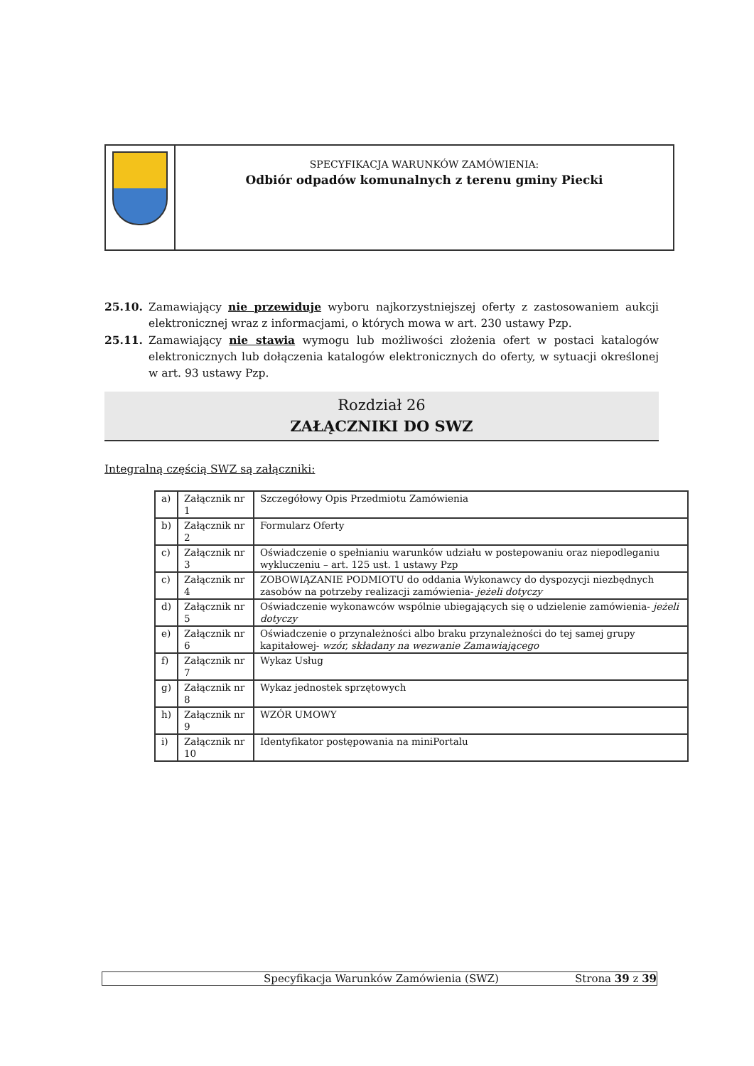SPECYFIKACJA WARUNKÓW ZAMÓWIENIA:
Odbiór odpadów komunalnych z terenu gminy Piecki
25.10. Zamawiający nie przewiduje wyboru najkorzystniejszej oferty z zastosowaniem aukcji elektronicznej wraz z informacjami, o których mowa w art. 230 ustawy Pzp.
25.11. Zamawiający nie stawia wymogu lub możliwości złożenia ofert w postaci katalogów elektronicznych lub dołączenia katalogów elektronicznych do oferty, w sytuacji określonej w art. 93 ustawy Pzp.
Rozdział 26
ZAŁĄCZNIKI DO SWZ
Integralną częścią SWZ są załączniki:
| a) | Załącznik nr 1 | Szczegółowy Opis Przedmiotu Zamówienia |
| b) | Załącznik nr 2 | Formularz Oferty |
| c) | Załącznik nr 3 | Oświadczenie o spełnianiu warunków udziału w postepowaniu oraz niepodleganiu wykluczeniu – art. 125 ust. 1 ustawy Pzp |
| c) | Załącznik nr 4 | ZOBOWIĄZANIE PODMIOTU do oddania Wykonawcy do dyspozycji niezbędnych zasobów na potrzeby realizacji zamówienia- jeżeli dotyczy |
| d) | Załącznik nr 5 | Oświadczenie wykonawców wspólnie ubiegających się o udzielenie zamówienia- jeżeli dotyczy |
| e) | Załącznik nr 6 | Oświadczenie o przynależności albo braku przynależności do tej samej grupy kapitałowej- wzór, składany na wezwanie Zamawiającego |
| f) | Załącznik nr 7 | Wykaz Usług |
| g) | Załącznik nr 8 | Wykaz jednostek sprzętowych |
| h) | Załącznik nr 9 | WZÓR UMOWY |
| i) | Załącznik nr 10 | Identyfikator postępowania na miniPortalu |
Specyfikacja Warunków Zamówienia (SWZ) Strona 39 z 39